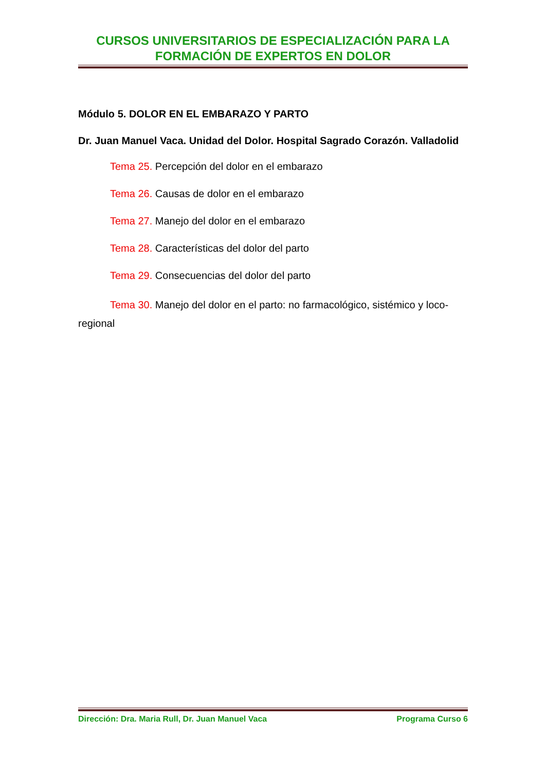CURSOS UNIVERSITARIOS DE ESPECIALIZACIÓN PARA LA FORMACIÓN DE EXPERTOS EN DOLOR
Módulo 5. DOLOR EN EL EMBARAZO Y PARTO
Dr. Juan Manuel Vaca. Unidad del Dolor. Hospital Sagrado Corazón. Valladolid
Tema 25. Percepción del dolor en el embarazo
Tema 26. Causas de dolor en el embarazo
Tema 27. Manejo del dolor en el embarazo
Tema 28. Características del dolor del parto
Tema 29. Consecuencias del dolor del parto
Tema 30. Manejo del dolor en el parto: no farmacológico, sistémico y loco-regional
Dirección: Dra. Maria Rull, Dr. Juan Manuel Vaca Programa Curso 6